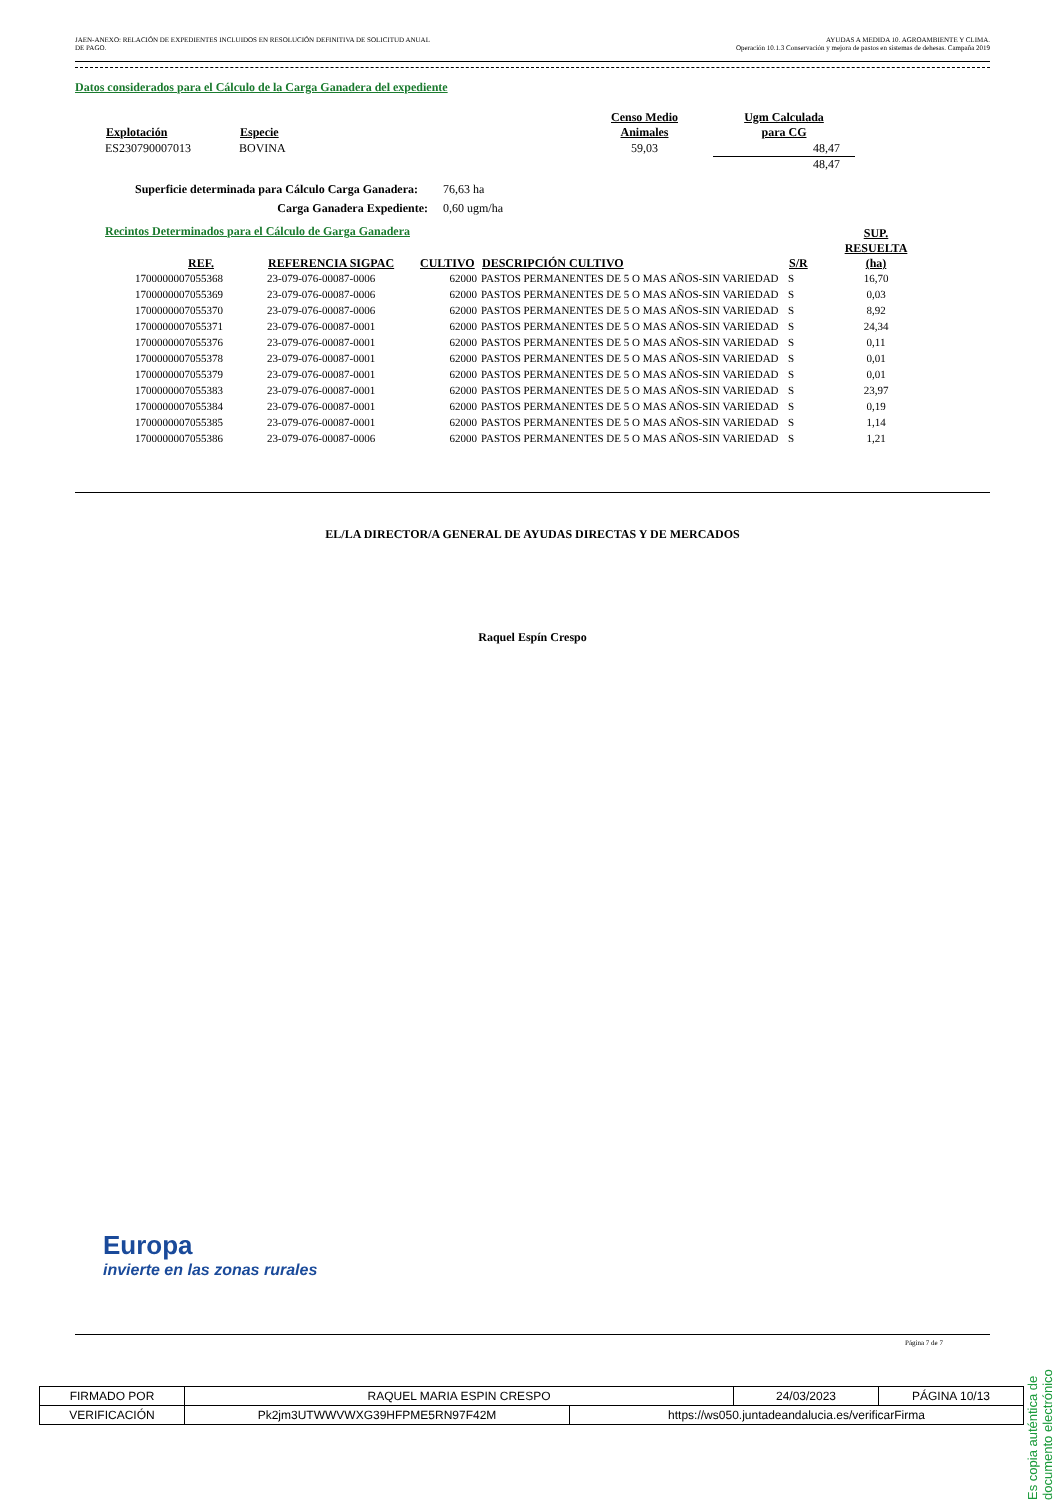JAEN-ANEXO: RELACIÓN DE EXPEDIENTES INCLUIDOS EN RESOLUCIÓN DEFINITIVA DE SOLICITUD ANUAL
DE PAGO.
AYUDAS A MEDIDA 10. AGROAMBIENTE Y CLIMA.
Operación 10.1.3 Conservación y mejora de pastos en sistemas de dehesas. Campaña 2019
Datos considerados para el Cálculo de la Carga Ganadera del expediente
| Explotación | Especie | Censo Medio Animales | Ugm Calculada para CG |
| --- | --- | --- | --- |
| ES230790007013 | BOVINA | 59,03 | 48,47 |
| | | | 48,47 |
| Superficie determinada para Cálculo Carga Ganadera: | 76,63 ha |
| Carga Ganadera Expediente: | 0,60 ugm/ha |
Recintos Determinados para el Cálculo de Garga Ganadera
| REF. | REFERENCIA SIGPAC | CULTIVO | DESCRIPCIÓN CULTIVO | S/R | SUP. RESUELTA (ha) |
| --- | --- | --- | --- | --- | --- |
| 1700000007055368 | 23-079-076-00087-0006 | 62000 | PASTOS PERMANENTES DE 5 O MAS AÑOS-SIN VARIEDAD | S | 16,70 |
| 1700000007055369 | 23-079-076-00087-0006 | 62000 | PASTOS PERMANENTES DE 5 O MAS AÑOS-SIN VARIEDAD | S | 0,03 |
| 1700000007055370 | 23-079-076-00087-0006 | 62000 | PASTOS PERMANENTES DE 5 O MAS AÑOS-SIN VARIEDAD | S | 8,92 |
| 1700000007055371 | 23-079-076-00087-0001 | 62000 | PASTOS PERMANENTES DE 5 O MAS AÑOS-SIN VARIEDAD | S | 24,34 |
| 1700000007055376 | 23-079-076-00087-0001 | 62000 | PASTOS PERMANENTES DE 5 O MAS AÑOS-SIN VARIEDAD | S | 0,11 |
| 1700000007055378 | 23-079-076-00087-0001 | 62000 | PASTOS PERMANENTES DE 5 O MAS AÑOS-SIN VARIEDAD | S | 0,01 |
| 1700000007055379 | 23-079-076-00087-0001 | 62000 | PASTOS PERMANENTES DE 5 O MAS AÑOS-SIN VARIEDAD | S | 0,01 |
| 1700000007055383 | 23-079-076-00087-0001 | 62000 | PASTOS PERMANENTES DE 5 O MAS AÑOS-SIN VARIEDAD | S | 23,97 |
| 1700000007055384 | 23-079-076-00087-0001 | 62000 | PASTOS PERMANENTES DE 5 O MAS AÑOS-SIN VARIEDAD | S | 0,19 |
| 1700000007055385 | 23-079-076-00087-0001 | 62000 | PASTOS PERMANENTES DE 5 O MAS AÑOS-SIN VARIEDAD | S | 1,14 |
| 1700000007055386 | 23-079-076-00087-0006 | 62000 | PASTOS PERMANENTES DE 5 O MAS AÑOS-SIN VARIEDAD | S | 1,21 |
EL/LA DIRECTOR/A GENERAL DE AYUDAS DIRECTAS Y DE MERCADOS
Raquel Espín Crespo
Europa
invierte en las zonas rurales
Página 7 de 7
| FIRMADO POR | RAQUEL MARIA ESPIN CRESPO | | 24/03/2023 | PÁGINA 10/13 |
| VERIFICACIÓN | Pk2jm3UTWWVWXG39HFPME5RN97F42M | https://ws050.juntadeandalucia.es/verificarFirma | | |
Es copia auténtica de documento electrónico